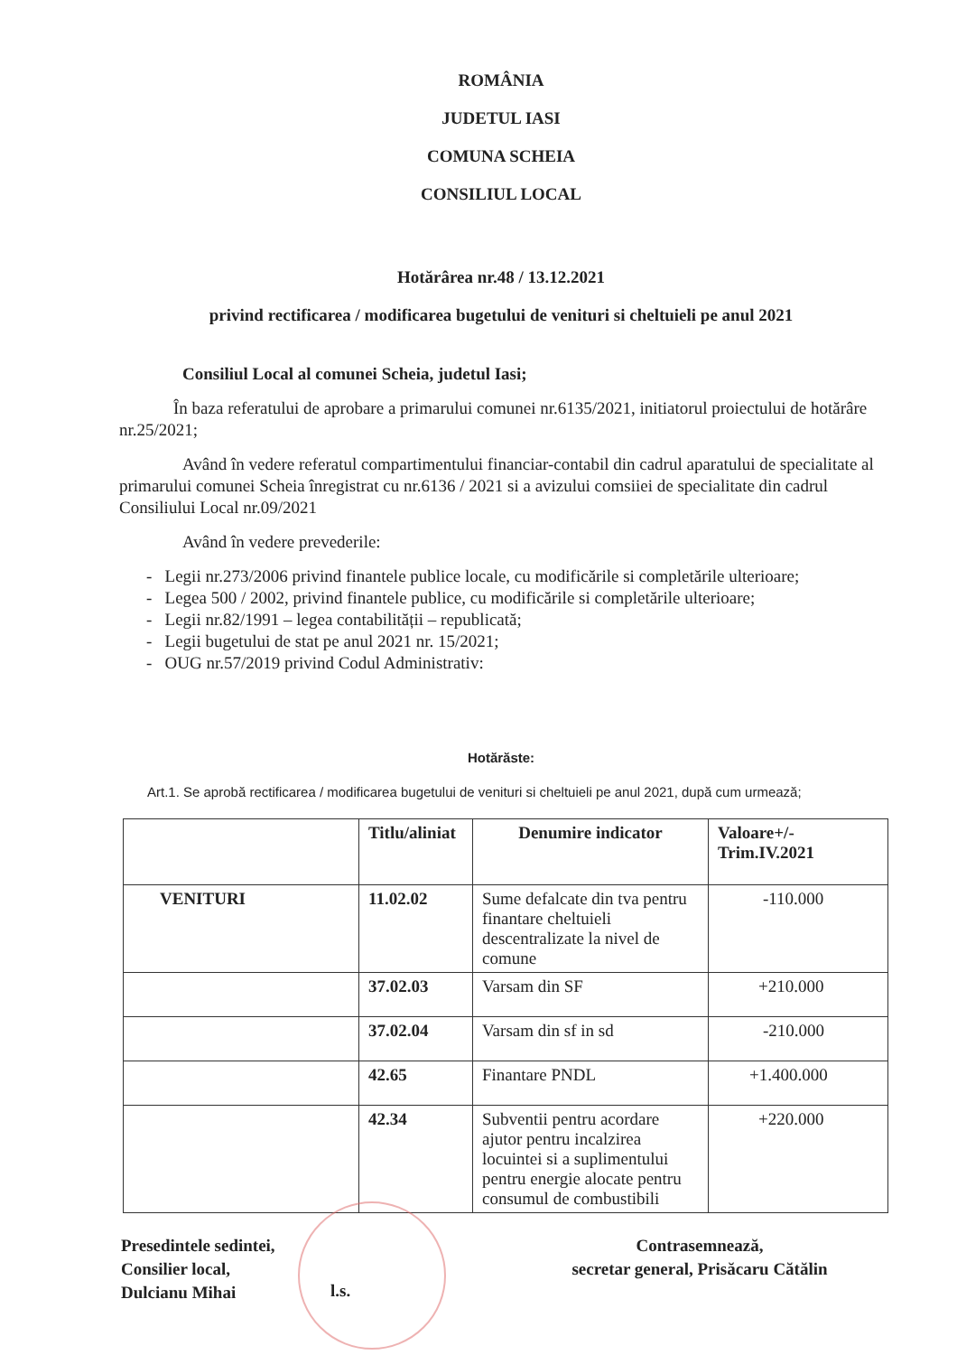ROMÂNIA
JUDETUL IASI
COMUNA SCHEIA
CONSILIUL LOCAL
Hotărârea nr.48 / 13.12.2021
privind rectificarea / modificarea bugetului de venituri si cheltuieli pe anul 2021
Consiliul Local al comunei Scheia, judetul Iasi;
În baza referatului de aprobare a primarului comunei nr.6135/2021, initiatorul proiectului de hotărâre nr.25/2021;
Având în vedere referatul compartimentului financiar-contabil din cadrul aparatului de specialitate al primarului comunei Scheia înregistrat cu nr.6136 / 2021 si a avizului comsiiei de specialitate din cadrul Consiliului Local nr.09/2021
Având în vedere prevederile:
- Legii nr.273/2006 privind finantele publice locale, cu modificările si completările ulterioare;
- Legea 500 / 2002, privind finantele publice, cu modificările si completările ulterioare;
- Legii nr.82/1991 – legea contabilității – republicată;
- Legii bugetului de stat pe anul 2021 nr. 15/2021;
- OUG nr.57/2019 privind Codul Administrativ:
Hotărăste:
Art.1. Se aprobă rectificarea / modificarea bugetului de venituri si cheltuieli pe anul 2021, după cum urmează;
| | Titlu/aliniat | Denumire indicator | Valoare+/- Trim.IV.2021 |
| --- | --- | --- | --- |
| VENITURI | 11.02.02 | Sume defalcate din tva pentru finantare cheltuieli descentralizate la nivel de comune | -110.000 |
| | 37.02.03 | Varsam din SF | +210.000 |
| | 37.02.04 | Varsam din sf in sd | -210.000 |
| | 42.65 | Finantare PNDL | +1.400.000 |
| | 42.34 | Subventii pentru acordare ajutor pentru incalzirea locuintei si a suplimentului pentru energie alocate pentru consumul de combustibili | +220.000 |
Presedintele sedintei,
Consilier local,
Dulcianu Mihai
l.s.
Contrasemnează,
secretar general, Prisăcaru Cătălin